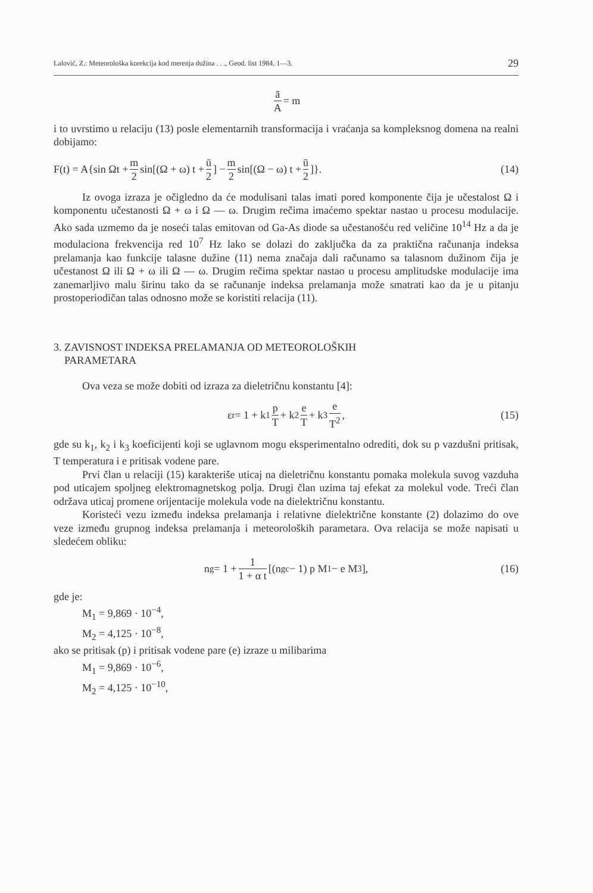Lalović, Z.: Meteorološka korekcija kod merenja dužina . . ., Geod. list 1984, 1—3. 29
ā A = m
i to uvrstimo u relaciju (13) posle elementarnih transformacija i vraćanja sa kompleksnog domena na realni dobijamo:
F(t) = A{sin Ωt + m 2 sin[(Ω + ω) t + ū 2] − m 2 sin[(Ω − ω) t + ū 2]}. (14)
Iz ovoga izraza je očigledno da će modulisani talas imati pored komponente čija je učestalost Ω i komponentu učestanosti Ω + ω i Ω — ω. Drugim rečima imaćemo spektar nastao u procesu modulacije. Ako sada uzmemo da je noseći talas emitovan od Ga-As diode sa učestanošću red veličine 10<sup>14</sup> Hz a da je modulaciona frekvencija red 10<sup>7</sup> Hz lako se dolazi do zaključka da za praktična računanja indeksa prelamanja kao funkcije talasne dužine (11) nema značaja dali računamo sa talasnom dužinom čija je učestanost Ω ili Ω + ω ili Ω — ω. Drugim rečima spektar nastao u procesu amplitudske modulacije ima zanemarljivo malu širinu tako da se računanje indeksa prelamanja može smatrati kao da je u pitanju prostoperiodičan talas odnosno može se koristiti relacija (11).
3. ZAVISNOST INDEKSA PRELAMANJA OD METEOROLOŠKIH
PARAMETARA
Ova veza se može dobiti od izraza za dieletričnu konstantu [4]:
ε<sub>r</sub> = 1 + k<sub>1</sub> p T + k<sub>2</sub> e T + k<sub>3</sub> e T<sup>2</sup>, (15)
gde su k<sub>1</sub>, k<sub>2</sub> i k<sub>3</sub> koeficijenti koji se uglavnom mogu eksperimentalno odrediti, dok su p vazdušni pritisak, T temperatura i e pritisak vodene pare.
Prvi član u relaciji (15) karakteriše uticaj na dieletričnu konstantu pomaka molekula suvog vazduha pod uticajem spoljneg elektromagnetskog polja. Drugi član uzima taj efekat za molekul vode. Treći član održava uticaj promene orijentacije molekula vode na dielektričnu konstantu.
Koristeći vezu između indeksa prelamanja i relativne dielektrične konstante (2) dolazimo do ove veze između grupnog indeksa prelamanja i meteoroloških parametara. Ova relacija se može napisati u sledećem obliku:
n<sub>g</sub> = 1 + 1 1 + α t [(n<sub>g</sub><sup>c</sup> − 1) p M<sub>1</sub> − e M<sub>3</sub>], (16)
gde je:
M<sub>1</sub> = 9,869 · 10<sup>−4</sup>,
M<sub>2</sub> = 4,125 · 10<sup>−8</sup>,
ako se pritisak (p) i pritisak vodene pare (e) izraze u milibarima
M<sub>1</sub> = 9,869 · 10<sup>−6</sup>,
M<sub>2</sub> = 4,125 · 10<sup>−10</sup>,